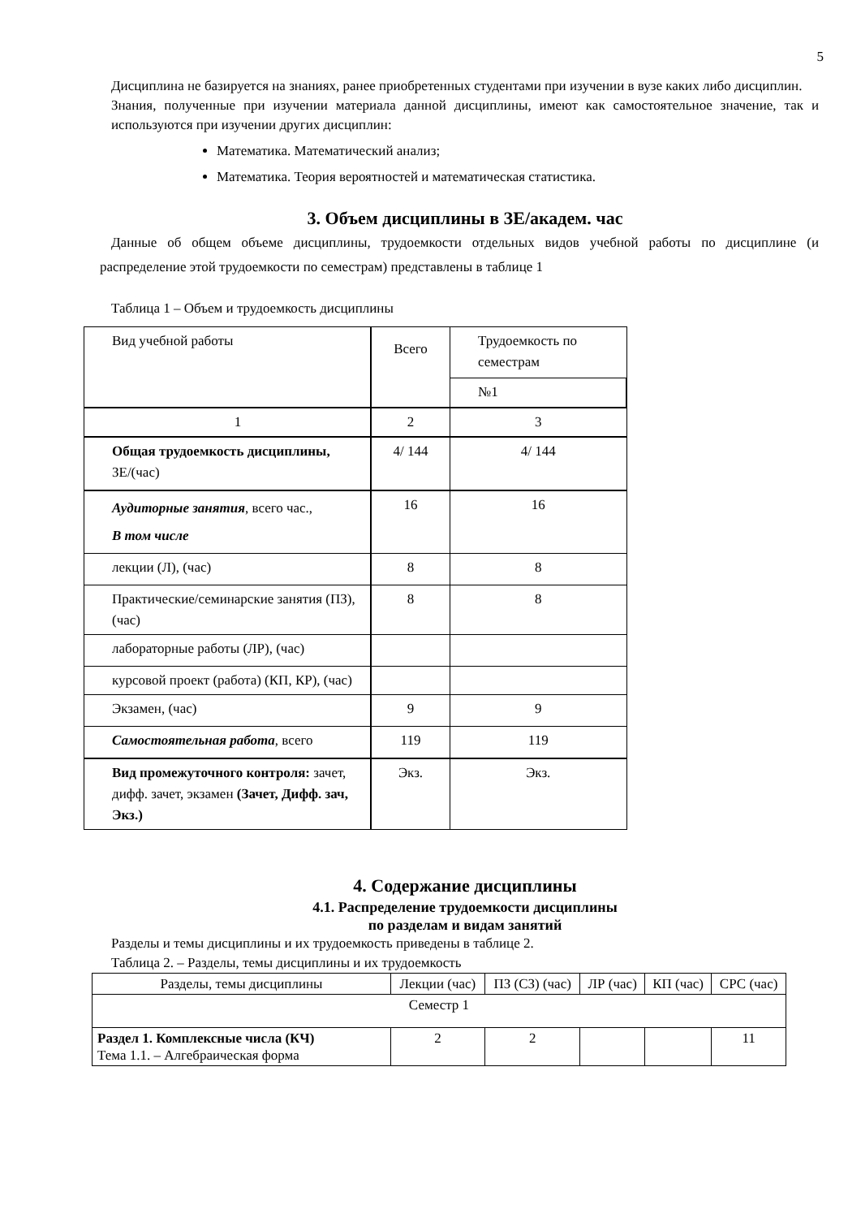5
Дисциплина не базируется на знаниях, ранее приобретенных студентами при изучении в вузе каких либо дисциплин.
Знания, полученные при изучении материала данной дисциплины, имеют как самостоятельное значение, так и используются при изучении других дисциплин:
Математика. Математический анализ;
Математика. Теория вероятностей и математическая статистика.
3. Объем дисциплины в ЗЕ/академ. час
Данные об общем объеме дисциплины, трудоемкости отдельных видов учебной работы по дисциплине (и распределение этой трудоемкости по семестрам) представлены в таблице 1
Таблица 1 – Объем и трудоемкость дисциплины
| Вид учебной работы | Всего | Трудоемкость по семестрам |
| | | №1 |
| 1 | 2 | 3 |
| Общая трудоемкость дисциплины, ЗЕ/(час) | 4/ 144 | 4/ 144 |
| Аудиторные занятия , всего час., В том числе | 16 | 16 |
| лекции (Л), (час) | 8 | 8 |
| Практические/семинарские занятия (ПЗ), (час) | 8 | 8 |
| лабораторные работы (ЛР), (час) | | |
| курсовой проект (работа) (КП, КР), (час) | | |
| Экзамен, (час) | 9 | 9 |
| Самостоятельная работа , всего | 119 | 119 |
| Вид промежуточного контроля: зачет, дифф. зачет, экзамен (Зачет, Дифф. зач, Экз.) | Экз. | Экз. |
4. Содержание дисциплины
4.1. Распределение трудоемкости дисциплины
по разделам и видам занятий
Разделы и темы дисциплины и их трудоемкость приведены в таблице 2.
Таблица 2. – Разделы, темы дисциплины и их трудоемкость
| Разделы, темы дисциплины | Лекции (час) | ПЗ (СЗ) (час) | ЛР (час) | КП (час) | СРС (час) |
| Семестр 1 | | | | | |
| Раздел 1. Комплексные числа (КЧ) Тема 1.1. – Алгебраическая форма | 2 | 2 | | | 11 |